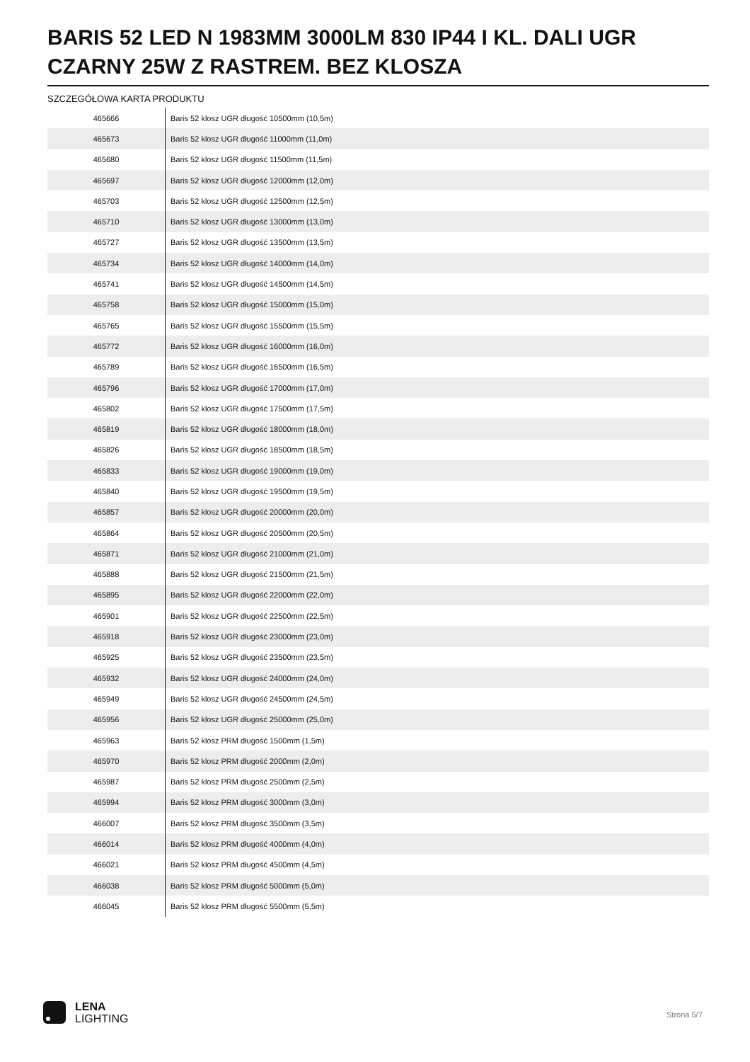BARIS 52 LED N 1983MM 3000LM 830 IP44 I KL. DALI UGR CZARNY 25W Z RASTREM. BEZ KLOSZA
SZCZEGÓŁOWA KARTA PRODUKTU
| 465666 | Baris 52 klosz UGR długość 10500mm (10,5m) |
| 465673 | Baris 52 klosz UGR długość 11000mm (11,0m) |
| 465680 | Baris 52 klosz UGR długość 11500mm (11,5m) |
| 465697 | Baris 52 klosz UGR długość 12000mm (12,0m) |
| 465703 | Baris 52 klosz UGR długość 12500mm (12,5m) |
| 465710 | Baris 52 klosz UGR długość 13000mm (13,0m) |
| 465727 | Baris 52 klosz UGR długość 13500mm (13,5m) |
| 465734 | Baris 52 klosz UGR długość 14000mm (14,0m) |
| 465741 | Baris 52 klosz UGR długość 14500mm (14,5m) |
| 465758 | Baris 52 klosz UGR długość 15000mm (15,0m) |
| 465765 | Baris 52 klosz UGR długość 15500mm (15,5m) |
| 465772 | Baris 52 klosz UGR długość 16000mm (16,0m) |
| 465789 | Baris 52 klosz UGR długość 16500mm (16,5m) |
| 465796 | Baris 52 klosz UGR długość 17000mm (17,0m) |
| 465802 | Baris 52 klosz UGR długość 17500mm (17,5m) |
| 465819 | Baris 52 klosz UGR długość 18000mm (18,0m) |
| 465826 | Baris 52 klosz UGR długość 18500mm (18,5m) |
| 465833 | Baris 52 klosz UGR długość 19000mm (19,0m) |
| 465840 | Baris 52 klosz UGR długość 19500mm (19,5m) |
| 465857 | Baris 52 klosz UGR długość 20000mm (20,0m) |
| 465864 | Baris 52 klosz UGR długość 20500mm (20,5m) |
| 465871 | Baris 52 klosz UGR długość 21000mm (21,0m) |
| 465888 | Baris 52 klosz UGR długość 21500mm (21,5m) |
| 465895 | Baris 52 klosz UGR długość 22000mm (22,0m) |
| 465901 | Baris 52 klosz UGR długość 22500mm (22,5m) |
| 465918 | Baris 52 klosz UGR długość 23000mm (23,0m) |
| 465925 | Baris 52 klosz UGR długość 23500mm (23,5m) |
| 465932 | Baris 52 klosz UGR długość 24000mm (24,0m) |
| 465949 | Baris 52 klosz UGR długość 24500mm (24,5m) |
| 465956 | Baris 52 klosz UGR długość 25000mm (25,0m) |
| 465963 | Baris 52 klosz PRM długość 1500mm (1,5m) |
| 465970 | Baris 52 klosz PRM długość 2000mm (2,0m) |
| 465987 | Baris 52 klosz PRM długość 2500mm (2,5m) |
| 465994 | Baris 52 klosz PRM długość 3000mm (3,0m) |
| 466007 | Baris 52 klosz PRM długość 3500mm (3,5m) |
| 466014 | Baris 52 klosz PRM długość 4000mm (4,0m) |
| 466021 | Baris 52 klosz PRM długość 4500mm (4,5m) |
| 466038 | Baris 52 klosz PRM długość 5000mm (5,0m) |
| 466045 | Baris 52 klosz PRM długość 5500mm (5,5m) |
LENA
LIGHTING
Strona 5/7